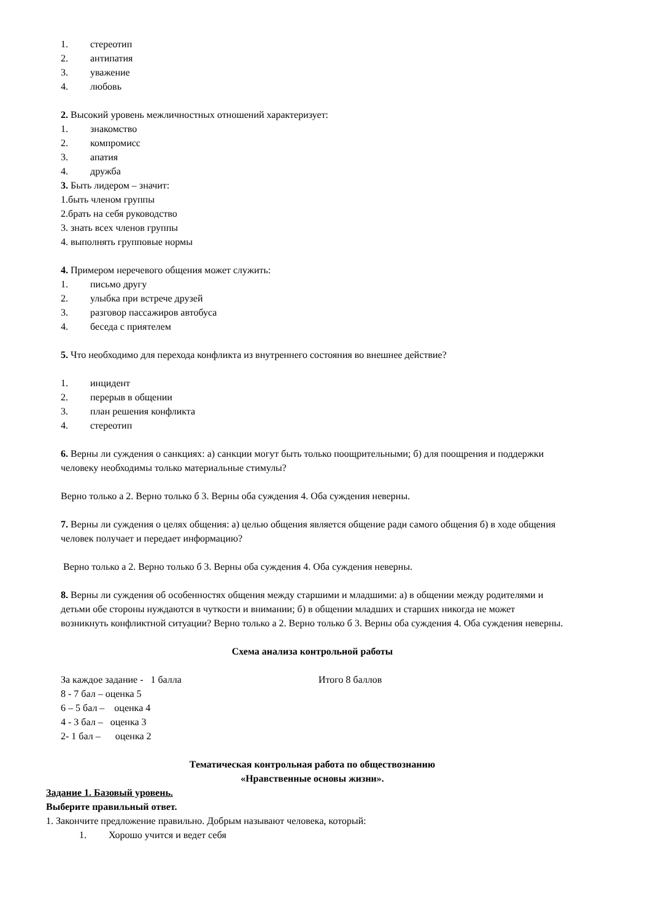1. стереотип
2. антипатия
3. уважение
4. любовь
2. Высокий уровень межличностных отношений характеризует:
1. знакомство
2. компромисс
3. апатия
4. дружба
3. Быть лидером – значит:
1.быть членом группы
2.брать на себя руководство
3. знать всех членов группы
4. выполнять групповые нормы
4. Примером неречевого общения может служить:
1. письмо другу
2. улыбка при встрече друзей
3. разговор пассажиров автобуса
4. беседа с приятелем
5. Что необходимо для перехода конфликта из внутреннего состояния во внешнее действие?
1. инцидент
2. перерыв в общении
3. план решения конфликта
4. стереотип
6. Верны ли суждения о санкциях: а) санкции могут быть только поощрительными; б) для поощрения и поддержки человеку необходимы только материальные стимулы?
Верно только а 2. Верно только б 3. Верны оба суждения 4. Оба суждения неверны.
7. Верны ли суждения о целях общения: а) целью общения является общение ради самого общения б) в ходе общения человек получает и передает информацию?
Верно только а 2. Верно только б 3. Верны оба суждения 4. Оба суждения неверны.
8. Верны ли суждения об особенностях общения между старшими и младшими: а) в общении между родителями и детьми обе стороны нуждаются в чуткости и внимании; б) в общении младших и старших никогда не может возникнуть конфликтной ситуации? Верно только а 2. Верно только б 3. Верны оба суждения 4. Оба суждения неверны.
Схема анализа контрольной работы
За каждое задание - 1 балла Итого 8 баллов
8 - 7 бал – оценка 5
6 – 5 бал – оценка 4
4 - 3 бал – оценка 3
2- 1 бал – оценка 2
Тематическая контрольная работа по обществознанию
«Нравственные основы жизни».
Задание 1. Базовый уровень.
Выберите правильный ответ.
1. Закончите предложение правильно. Добрым называют человека, который:
1. Хорошо учится и ведет себя